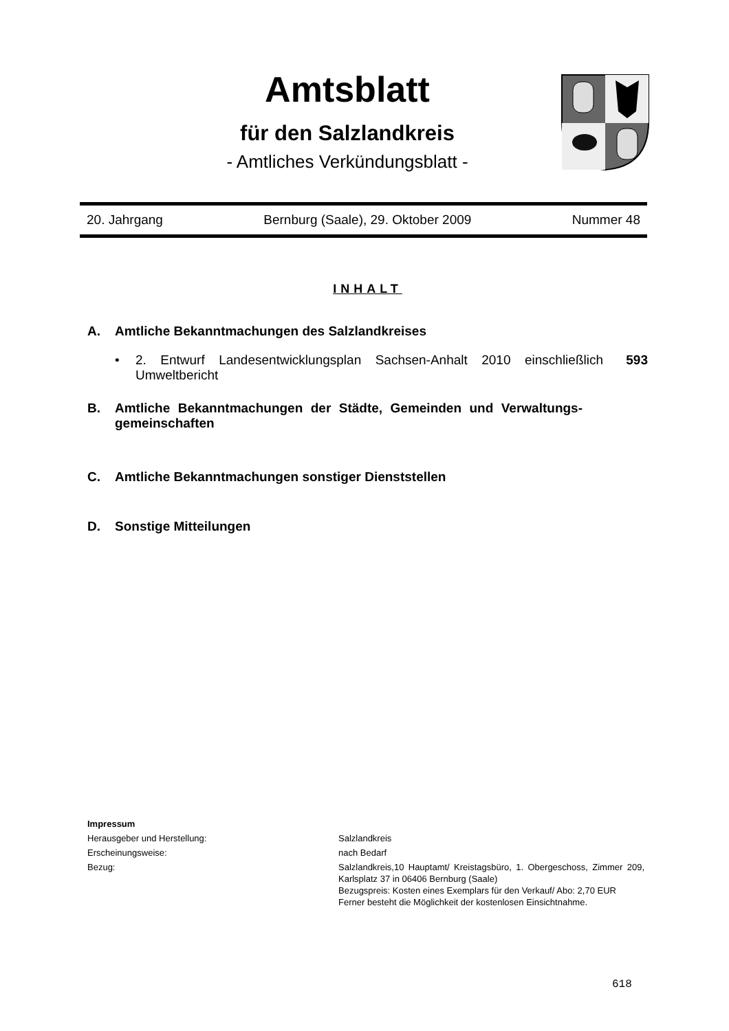Amtsblatt
für den Salzlandkreis
- Amtliches Verkündungsblatt -
20. Jahrgang Bernburg (Saale), 29. Oktober 2009 Nummer 48
INHALT
A. Amtliche Bekanntmachungen des Salzlandkreises
• 2. Entwurf Landesentwicklungsplan Sachsen-Anhalt 2010 einschließlich Umweltbericht 593
B. Amtliche Bekanntmachungen der Städte, Gemeinden und Verwaltungs-gemeinschaften
C. Amtliche Bekanntmachungen sonstiger Dienststellen
D. Sonstige Mitteilungen
Impressum
Herausgeber und Herstellung: Salzlandkreis
Erscheinungsweise: nach Bedarf
Bezug: Salzlandkreis,10 Hauptamt/ Kreistagsbüro, 1. Obergeschoss, Zimmer 209, Karlsplatz 37 in 06406 Bernburg (Saale)
Bezugspreis: Kosten eines Exemplars für den Verkauf/ Abo: 2,70 EUR
Ferner besteht die Möglichkeit der kostenlosen Einsichtnahme.
618